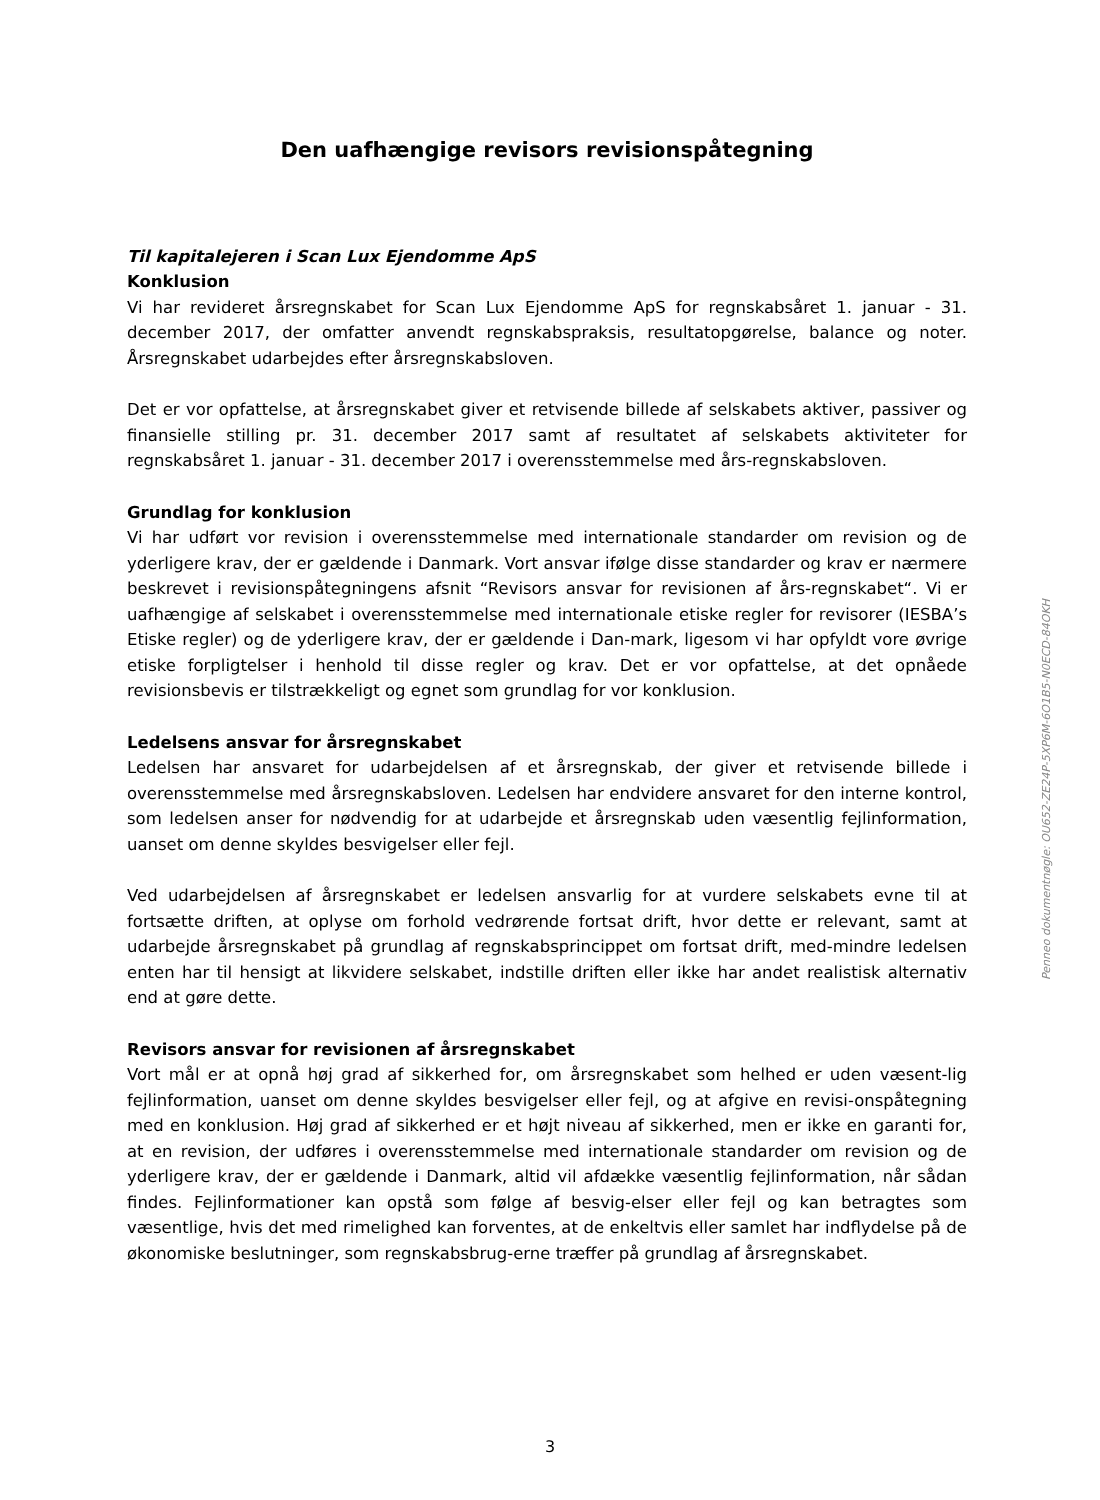Den uafhængige revisors revisionspåtegning
Til kapitalejeren i Scan Lux Ejendomme ApS
Konklusion
Vi har revideret årsregnskabet for Scan Lux Ejendomme ApS for regnskabsåret 1. januar - 31. december 2017, der omfatter anvendt regnskabspraksis, resultatopgørelse, balance og noter. Årsregnskabet udarbejdes efter årsregnskabsloven.
Det er vor opfattelse, at årsregnskabet giver et retvisende billede af selskabets aktiver, passiver og finansielle stilling pr. 31. december 2017 samt af resultatet af selskabets aktiviteter for regnskabsåret 1. januar - 31. december 2017 i overensstemmelse med års-regnskabsloven.
Grundlag for konklusion
Vi har udført vor revision i overensstemmelse med internationale standarder om revision og de yderligere krav, der er gældende i Danmark. Vort ansvar ifølge disse standarder og krav er nærmere beskrevet i revisionspåtegningens afsnit “Revisors ansvar for revisionen af års-regnskabet“. Vi er uafhængige af selskabet i overensstemmelse med internationale etiske regler for revisorer (IESBA’s Etiske regler) og de yderligere krav, der er gældende i Dan-mark, ligesom vi har opfyldt vore øvrige etiske forpligtelser i henhold til disse regler og krav. Det er vor opfattelse, at det opnåede revisionsbevis er tilstrækkeligt og egnet som grundlag for vor konklusion.
Ledelsens ansvar for årsregnskabet
Ledelsen har ansvaret for udarbejdelsen af et årsregnskab, der giver et retvisende billede i overensstemmelse med årsregnskabsloven. Ledelsen har endvidere ansvaret for den interne kontrol, som ledelsen anser for nødvendig for at udarbejde et årsregnskab uden væsentlig fejlinformation, uanset om denne skyldes besvigelser eller fejl.
Ved udarbejdelsen af årsregnskabet er ledelsen ansvarlig for at vurdere selskabets evne til at fortsætte driften, at oplyse om forhold vedrørende fortsat drift, hvor dette er relevant, samt at udarbejde årsregnskabet på grundlag af regnskabsprincippet om fortsat drift, med-mindre ledelsen enten har til hensigt at likvidere selskabet, indstille driften eller ikke har andet realistisk alternativ end at gøre dette.
Revisors ansvar for revisionen af årsregnskabet
Vort mål er at opnå høj grad af sikkerhed for, om årsregnskabet som helhed er uden væsent-lig fejlinformation, uanset om denne skyldes besvigelser eller fejl, og at afgive en revisi-onspåtegning med en konklusion. Høj grad af sikkerhed er et højt niveau af sikkerhed, men er ikke en garanti for, at en revision, der udføres i overensstemmelse med internationale standarder om revision og de yderligere krav, der er gældende i Danmark, altid vil afdække væsentlig fejlinformation, når sådan findes. Fejlinformationer kan opstå som følge af besvig-elser eller fejl og kan betragtes som væsentlige, hvis det med rimelighed kan forventes, at de enkeltvis eller samlet har indflydelse på de økonomiske beslutninger, som regnskabsbrug-erne træffer på grundlag af årsregnskabet.
Penneo dokumentnøgle: OU652-ZE24P-5XP6M-6O1B5-N0ECD-84OKH
3